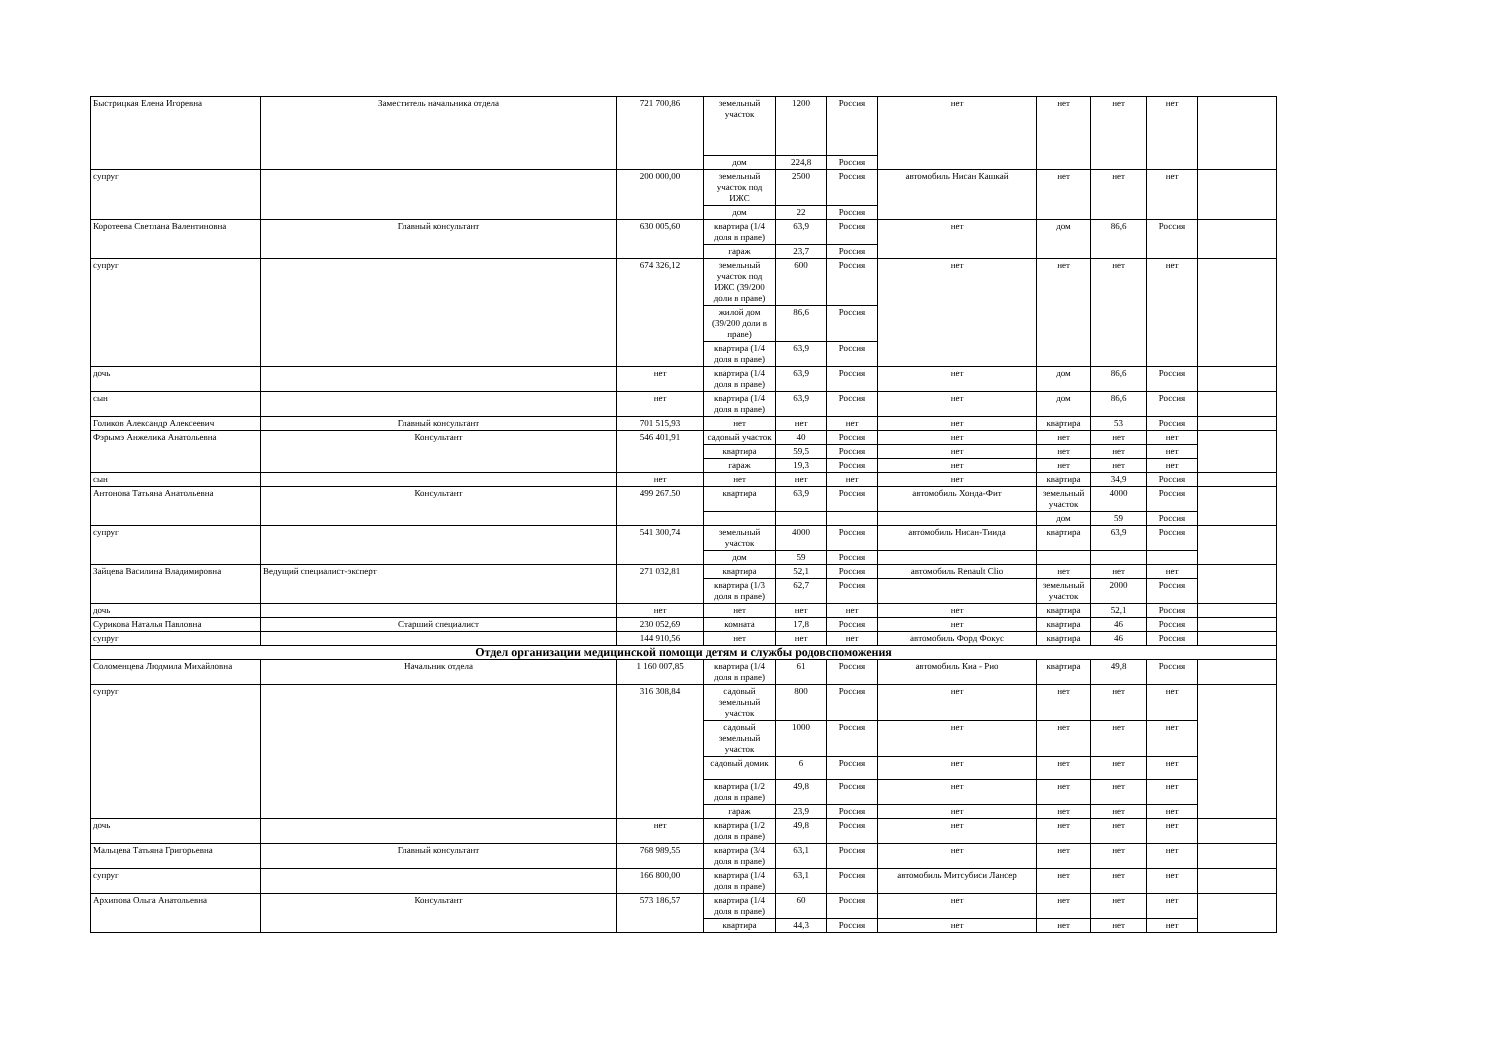| Быстрицкая Елена Игоревна | Заместитель начальника отдела | 721 700,86 | земельный участок | 1200 | Россия | нет | нет | нет | нет | |
| | | | дом | 224,8 | Россия | | | | | |
| супруг | | 200 000,00 | земельный участок под ИЖС | 2500 | Россия | автомобиль Нисан Кашкай | нет | нет | нет | |
| | | | дом | 22 | Россия | | | | | |
| Коротеева Светлана Валентиновна | Главный консультант | 630 005,60 | квартира (1/4 доля в праве) | 63,9 | Россия | нет | дом | 86,6 | Россия | |
| | | | гараж | 23,7 | Россия | | | | | |
| супруг | | 674 326,12 | земельный участок под ИЖС (39/200 доли в праве) | 600 | Россия | нет | нет | нет | нет | |
| | | | жилой дом (39/200 доли в праве) | 86,6 | Россия | | | | | |
| | | | квартира (1/4 доля в праве) | 63,9 | Россия | | | | | |
| дочь | | нет | квартира (1/4 доля в праве) | 63,9 | Россия | нет | дом | 86,6 | Россия | |
| сын | | нет | квартира (1/4 доля в праве) | 63,9 | Россия | нет | дом | 86,6 | Россия | |
| Голиков Александр Алексеевич | Главный консультант | 701 515,93 | нет | нет | нет | нет | квартира | 53 | Россия | |
| Фэрымэ Анжелика Анатольевна | Консультант | 546 401,91 | садовый участок | 40 | Россия | нет | нет | нет | нет | |
| | | | квартира | 59,5 | Россия | нет | нет | нет | нет | |
| | | | гараж | 19,3 | Россия | нет | нет | нет | нет | |
| сын | | нет | нет | нет | нет | нет | квартира | 34,9 | Россия | |
| Антонова Татьяна Анатольевна | Консультант | 499 267.50 | квартира | 63,9 | Россия | автомобиль Хонда-Фит | земельный участок | 4000 | Россия | |
| | | | | | | | дом | 59 | Россия | |
| супруг | | 541 300,74 | земельный участок | 4000 | Россия | автомобиль Нисан-Тиида | квартира | 63,9 | Россия | |
| | | | дом | 59 | Россия | | | | | |
| Зайцева Василина Владимировна | Ведущий специалист-эксперт | 271 032,81 | квартира | 52,1 | Россия | автомобиль Renault Clio | нет | нет | нет | |
| | | | квартира (1/3 доля в праве) | 62,7 | Россия | | земельный участок | 2000 | Россия | |
| дочь | | нет | нет | нет | нет | нет | квартира | 52,1 | Россия | |
| Сурикова Наталья Павловна | Старший специалист | 230 052,69 | комната | 17,8 | Россия | нет | квартира | 46 | Россия | |
| супруг | | 144 910,56 | нет | нет | нет | автомобиль Форд Фокус | квартира | 46 | Россия | |
| Отдел организации медицинской помощи детям и службы родовспоможения | | | | | | | | | | |
| Соломенцева Людмила Михайловна | Начальник отдела | 1 160 007,85 | квартира (1/4 доля в праве) | 61 | Россия | автомобиль Киа - Рио | квартира | 49,8 | Россия | |
| супруг | | 316 308,84 | садовый земельный участок | 800 | Россия | нет | нет | нет | нет | |
| | | | садовый земельный участок | 1000 | Россия | нет | нет | нет | нет | |
| | | | садовый домик | 6 | Россия | нет | нет | нет | нет | |
| | | | квартира (1/2 доля в праве) | 49,8 | Россия | нет | нет | нет | нет | |
| | | | гараж | 23,9 | Россия | нет | нет | нет | нет | |
| дочь | | нет | квартира (1/2 доля в праве) | 49,8 | Россия | нет | нет | нет | нет | |
| Мальцева Татьяна Григорьевна | Главный консультант | 768 989,55 | квартира (3/4 доля в праве) | 63,1 | Россия | нет | нет | нет | нет | |
| супруг | | 166 800,00 | квартира (1/4 доля в праве) | 63,1 | Россия | автомобиль Митсубиси Лансер | нет | нет | нет | |
| Архипова Ольга Анатольевна | Консультант | 573 186,57 | квартира (1/4 доля в праве) | 60 | Россия | нет | нет | нет | нет | |
| | | | квартира | 44,3 | Россия | нет | нет | нет | нет | |